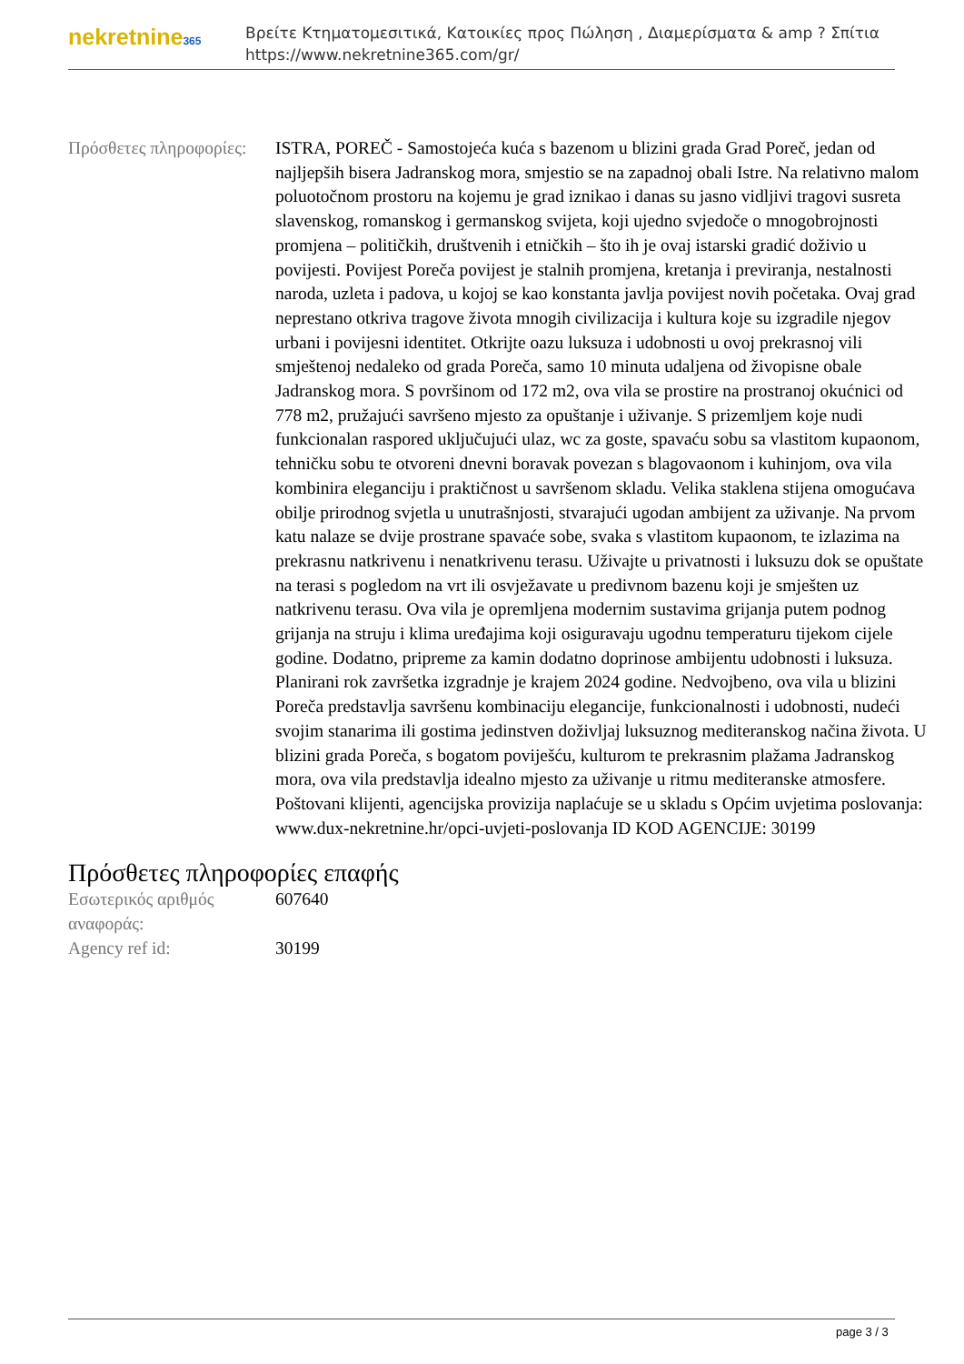nekretnine365
Βρείτε Κτηματομεσιτικά, Κατοικίες προς Πώληση , Διαμερίσματα & amp ? Σπίτια
https://www.nekretnine365.com/gr/
| Πρόσθετες πληροφορίες: | ISTRA, POREČ - Samostojeća kuća s bazenom u blizini grada Grad Poreč, jedan od najljepših bisera Jadranskog mora, smjestio se na zapadnoj obali Istre. Na relativno malom poluotočnom prostoru na kojemu je grad iznikao i danas su jasno vidljivi tragovi susreta slavenskog, romanskog i germanskog svijeta, koji ujedno svjedoče o mnogobrojnosti promjena – političkih, društvenih i etničkih – što ih je ovaj istarski gradić doživio u povijesti. Povijest Poreča povijest je stalnih promjena, kretanja i previranja, nestalnosti naroda, uzleta i padova, u kojoj se kao konstanta javlja povijest novih početaka. Ovaj grad neprestano otkriva tragove života mnogih civilizacija i kultura koje su izgradile njegov urbani i povijesni identitet. Otkrijte oazu luksuza i udobnosti u ovoj prekrasnoj vili smještenoj nedaleko od grada Poreča, samo 10 minuta udaljena od živopisne obale Jadranskog mora. S površinom od 172 m2, ova vila se prostire na prostranoj okućnici od 778 m2, pružajući savršeno mjesto za opuštanje i uživanje. S prizemljem koje nudi funkcionalan raspored uključujući ulaz, wc za goste, spavaću sobu sa vlastitom kupaonom, tehničku sobu te otvoreni dnevni boravak povezan s blagovaonom i kuhinjom, ova vila kombinira eleganciju i praktičnost u savršenom skladu. Velika staklena stijena omogućava obilje prirodnog svjetla u unutrašnjosti, stvarajući ugodan ambijent za uživanje. Na prvom katu nalaze se dvije prostrane spavaće sobe, svaka s vlastitom kupaonom, te izlazima na prekrasnu natkrivenu i nenatkrivenu terasu. Uživajte u privatnosti i luksuzu dok se opuštate na terasi s pogledom na vrt ili osvježavate u predivnom bazenu koji je smješten uz natkrivenu terasu. Ova vila je opremljena modernim sustavima grijanja putem podnog grijanja na struju i klima uređajima koji osiguravaju ugodnu temperaturu tijekom cijele godine. Dodatno, pripreme za kamin dodatno doprinose ambijentu udobnosti i luksuza. Planirani rok završetka izgradnje je krajem 2024 godine. Nedvojbeno, ova vila u blizini Poreča predstavlja savršenu kombinaciju elegancije, funkcionalnosti i udobnosti, nudeći svojim stanarima ili gostima jedinstven doživljaj luksuznog mediteranskog načina života. U blizini grada Poreča, s bogatom poviješću, kulturom te prekrasnim plažama Jadranskog mora, ova vila predstavlja idealno mjesto za uživanje u ritmu mediteranske atmosfere. Poštovani klijenti, agencijska provizija naplaćuje se u skladu s Općim uvjetima poslovanja: www.dux-nekretnine.hr/opci-uvjeti-poslovanja ID KOD AGENCIJE: 30199 |
Πρόσθετες πληροφορίες επαφής
| Εσωτερικός αριθμός αναφοράς: | 607640 |
| Agency ref id: | 30199 |
page 3 / 3